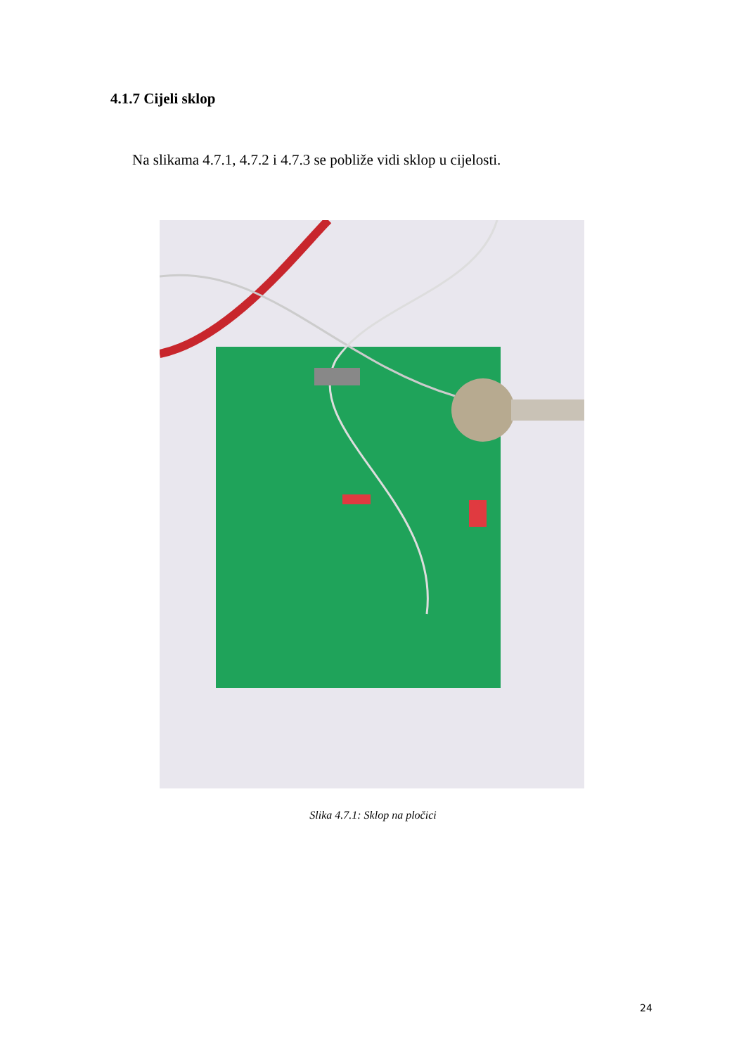4.1.7 Cijeli sklop
Na slikama 4.7.1, 4.7.2 i 4.7.3 se pobliže vidi sklop u cijelosti.
Slika 4.7.1: Sklop na pločici
24